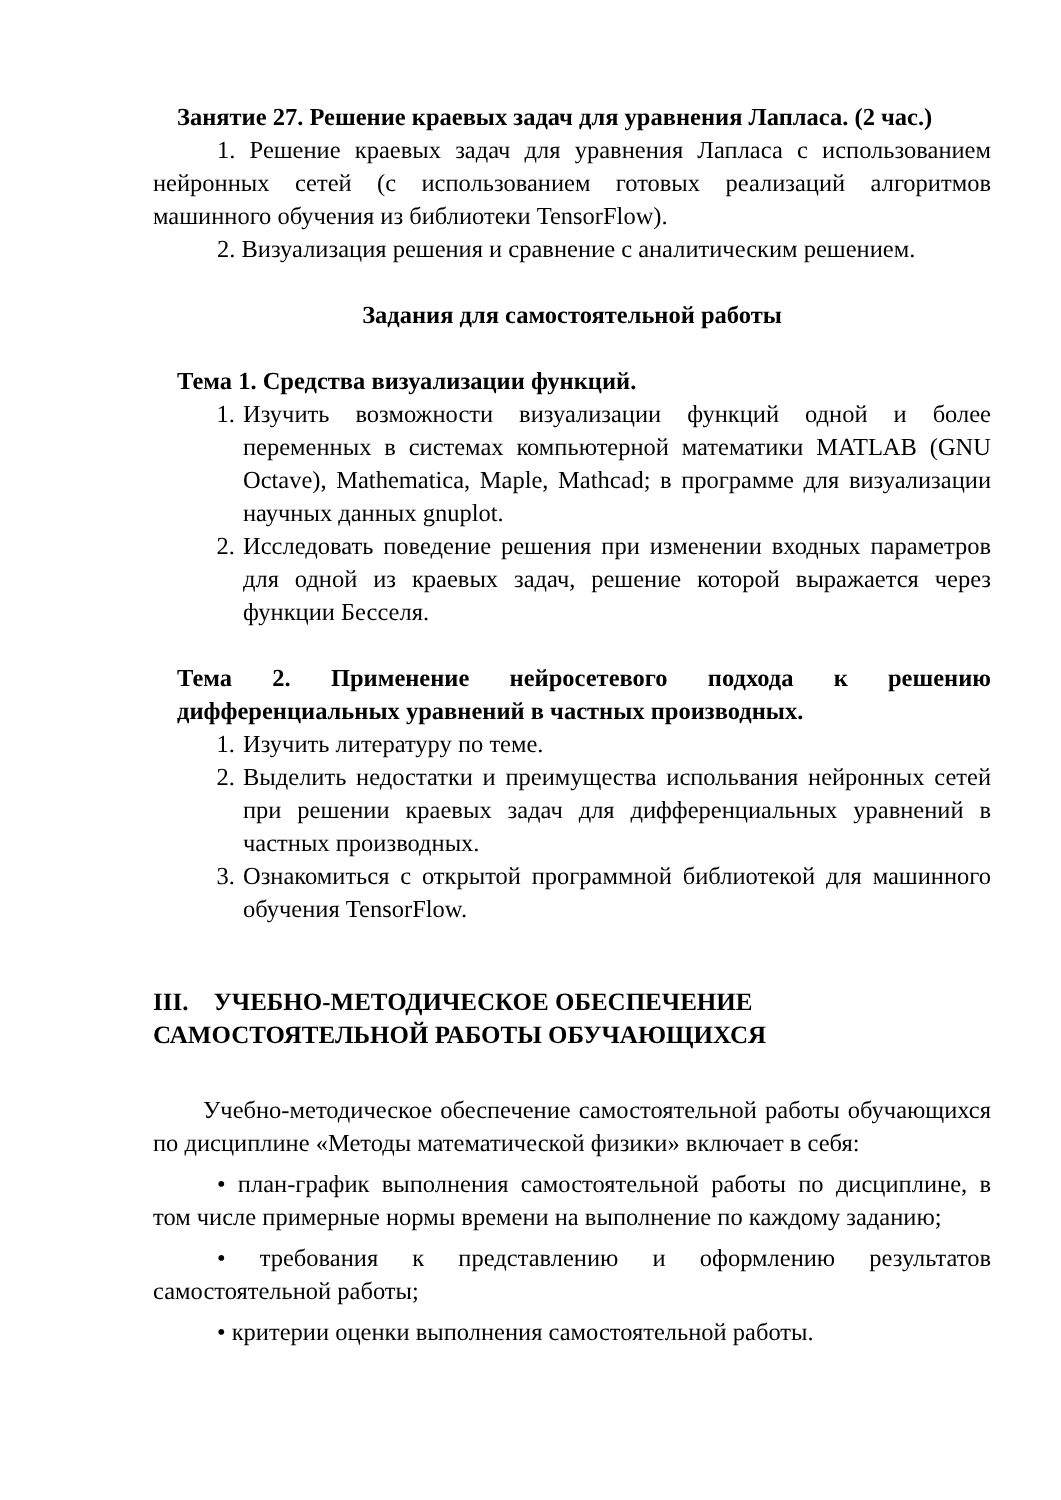Занятие 27. Решение краевых задач для уравнения Лапласа. (2 час.)
1. Решение краевых задач для уравнения Лапласа с использованием нейронных сетей (с использованием готовых реализаций алгоритмов машинного обучения из библиотеки TensorFlow).
2. Визуализация решения и сравнение с аналитическим решением.
Задания для самостоятельной работы
Тема 1. Средства визуализации функций.
1. Изучить возможности визуализации функций одной и более переменных в системах компьютерной математики MATLAB (GNU Octave), Mathematica, Maple, Mathcad; в программе для визуализации научных данных gnuplot.
2. Исследовать поведение решения при изменении входных параметров для одной из краевых задач, решение которой выражается через функции Бесселя.
Тема 2. Применение нейросетевого подхода к решению дифференциальных уравнений в частных производных.
1. Изучить литературу по теме.
2. Выделить недостатки и преимущества испольвания нейронных сетей при решении краевых задач для дифференциальных уравнений в частных производных.
3. Ознакомиться с открытой программной библиотекой для машинного обучения TensorFlow.
III. УЧЕБНО-МЕТОДИЧЕСКОЕ ОБЕСПЕЧЕНИЕ
САМОСТОЯТЕЛЬНОЙ РАБОТЫ ОБУЧАЮЩИХСЯ
Учебно-методическое обеспечение самостоятельной работы обучающихся по дисциплине «Методы математической физики» включает в себя:
• план-график выполнения самостоятельной работы по дисциплине, в том числе примерные нормы времени на выполнение по каждому заданию;
• требования к представлению и оформлению результатов самостоятельной работы;
• критерии оценки выполнения самостоятельной работы.